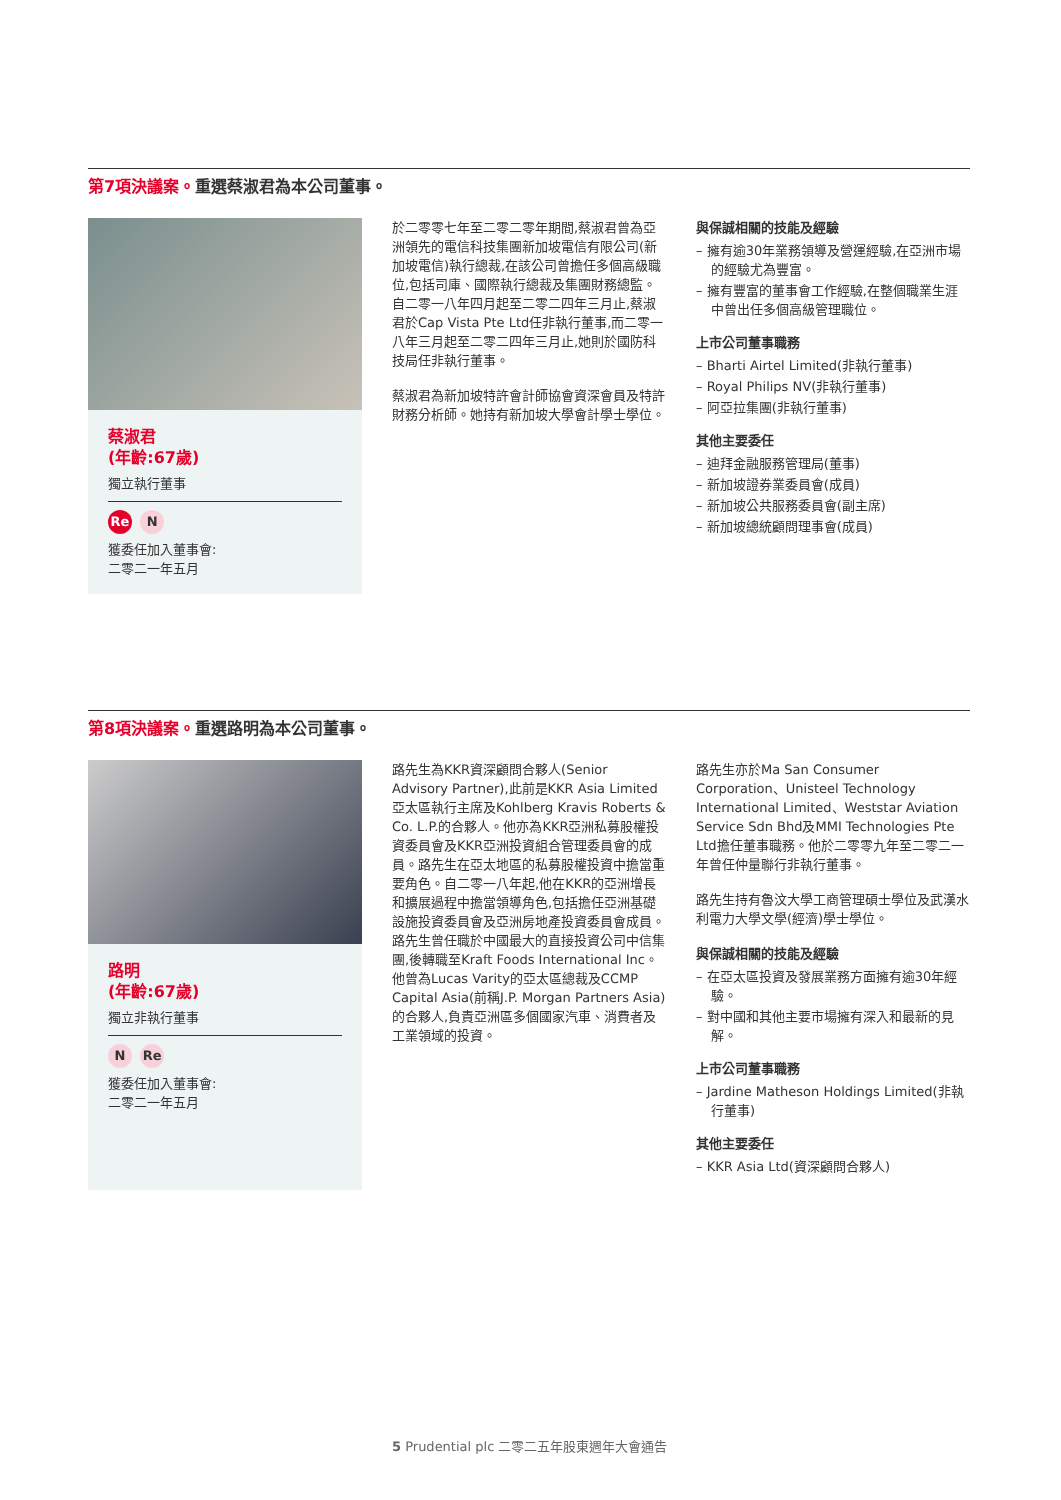第7項決議案。重選蔡淑君為本公司董事。
蔡淑君
(年齡:67歲)
獨立執行董事
Re N
獲委任加入董事會:
二零二一年五月
於二零零七年至二零二零年期間,蔡淑君曾為亞洲領先的電信科技集團新加坡電信有限公司(新加坡電信)執行總裁,在該公司曾擔任多個高級職位,包括司庫、國際執行總裁及集團財務總監。自二零一八年四月起至二零二四年三月止,蔡淑君於Cap Vista Pte Ltd任非執行董事,而二零一八年三月起至二零二四年三月止,她則於國防科技局任非執行董事。
蔡淑君為新加坡特許會計師協會資深會員及特許財務分析師。她持有新加坡大學會計學士學位。
與保誠相關的技能及經驗
– 擁有逾30年業務領導及營運經驗,在亞洲市場的經驗尤為豐富。
– 擁有豐富的董事會工作經驗,在整個職業生涯中曾出任多個高級管理職位。
上市公司董事職務
– Bharti Airtel Limited(非執行董事)
– Royal Philips NV(非執行董事)
– 阿亞拉集團(非執行董事)
其他主要委任
– 迪拜金融服務管理局(董事)
– 新加坡證券業委員會(成員)
– 新加坡公共服務委員會(副主席)
– 新加坡總統顧問理事會(成員)
第8項決議案。重選路明為本公司董事。
路明
(年齡:67歲)
獨立非執行董事
N Re
獲委任加入董事會:
二零二一年五月
路先生為KKR資深顧問合夥人(Senior Advisory Partner),此前是KKR Asia Limited亞太區執行主席及Kohlberg Kravis Roberts & Co. L.P.的合夥人。他亦為KKR亞洲私募股權投資委員會及KKR亞洲投資組合管理委員會的成員。路先生在亞太地區的私募股權投資中擔當重要角色。自二零一八年起,他在KKR的亞洲增長和擴展過程中擔當領導角色,包括擔任亞洲基礎設施投資委員會及亞洲房地產投資委員會成員。路先生曾任職於中國最大的直接投資公司中信集團,後轉職至Kraft Foods International Inc。他曾為Lucas Varity的亞太區總裁及CCMP Capital Asia(前稱J.P. Morgan Partners Asia)的合夥人,負責亞洲區多個國家汽車、消費者及工業領域的投資。
路先生亦於Ma San Consumer Corporation、Unisteel Technology International Limited、Weststar Aviation Service Sdn Bhd及MMI Technologies Pte Ltd擔任董事職務。他於二零零九年至二零二一年曾任仲量聯行非執行董事。
路先生持有魯汶大學工商管理碩士學位及武漢水利電力大學文學(經濟)學士學位。
與保誠相關的技能及經驗
– 在亞太區投資及發展業務方面擁有逾30年經驗。
– 對中國和其他主要市場擁有深入和最新的見解。
上市公司董事職務
– Jardine Matheson Holdings Limited(非執行董事)
其他主要委任
– KKR Asia Ltd(資深顧問合夥人)
5 Prudential plc 二零二五年股東週年大會通告